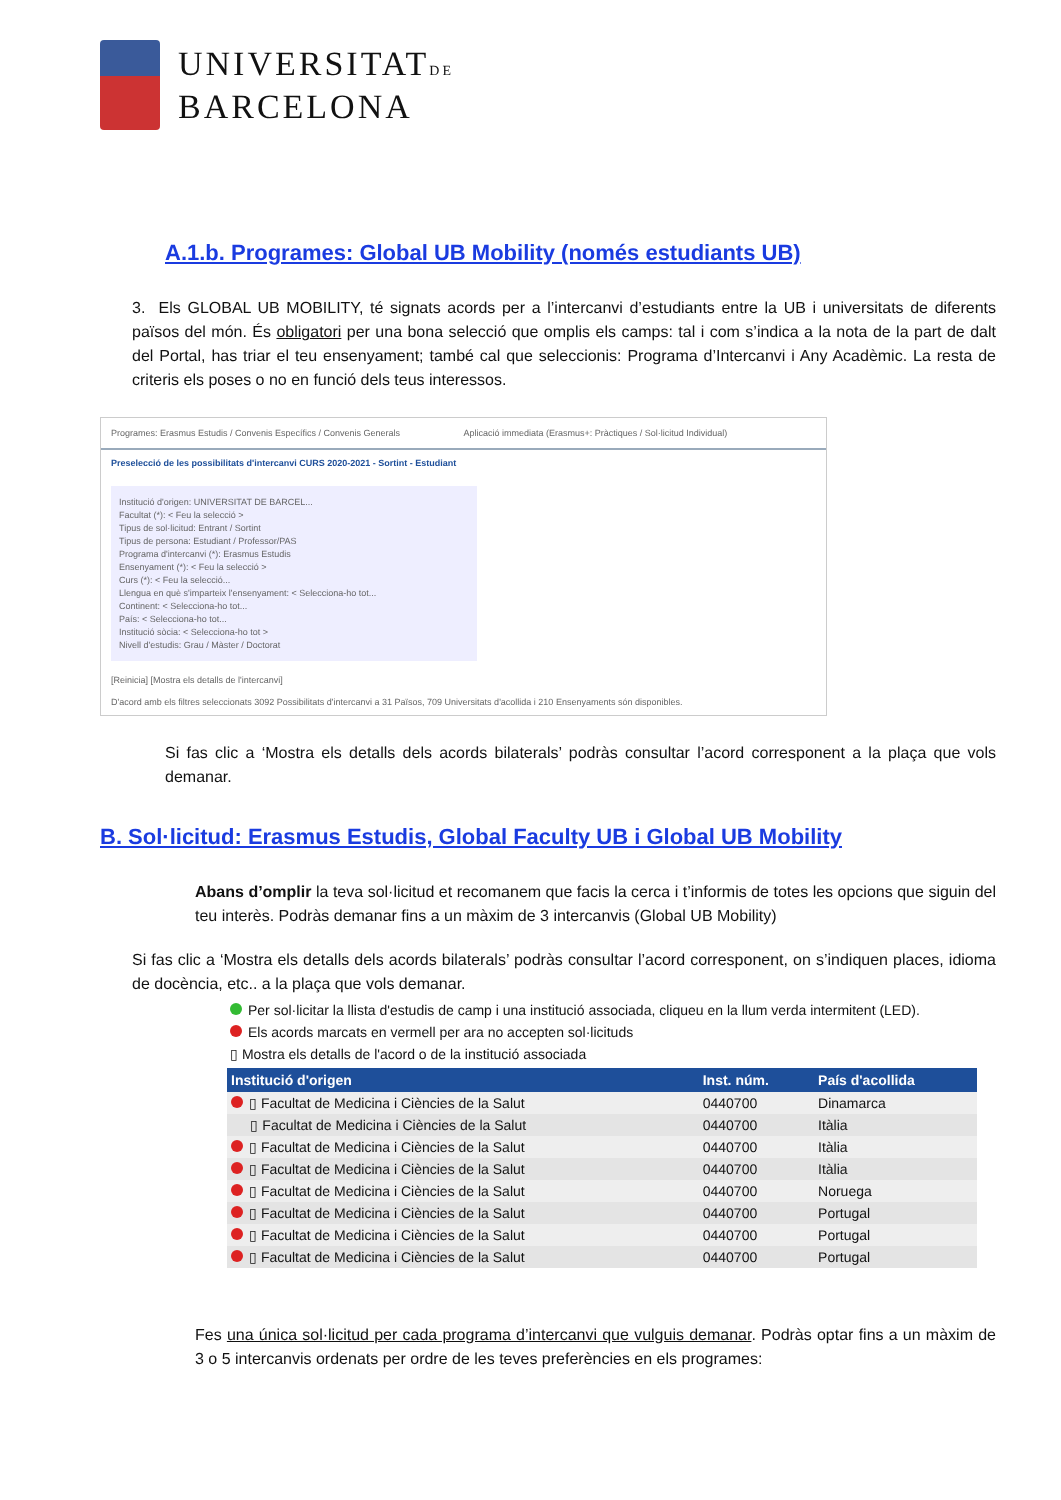UNIVERSITATDE
BARCELONA
A.1.b. Programes: Global UB Mobility (només estudiants UB)
3. Els GLOBAL UB MOBILITY, té signats acords per a l’intercanvi d’estudiants entre la UB i universitats de diferents països del món. És obligatori per una bona selecció que omplis els camps: tal i com s’indica a la nota de la part de dalt del Portal, has triar el teu ensenyament; també cal que seleccionis: Programa d’Intercanvi i Any Acadèmic. La resta de criteris els poses o no en funció dels teus interessos.
Programes: Erasmus Estudis / Convenis Específics / Convenis Generals
Aplicació immediata (Erasmus+: Pràctiques / Sol·licitud Individual)
Preselecció de les possibilitats d'intercanvi CURS 2020-2021 - Sortint - Estudiant
Institució d'origen: UNIVERSITAT DE BARCEL...
Facultat (*): < Feu la selecció >
Tipus de sol·licitud: Entrant / Sortint
Tipus de persona: Estudiant / Professor/PAS
Programa d'intercanvi (*): Erasmus Estudis
Ensenyament (*): < Feu la selecció >
Curs (*): < Feu la selecció...
Llengua en què s'imparteix l'ensenyament: < Selecciona-ho tot...
Continent: < Selecciona-ho tot...
País: < Selecciona-ho tot...
Institució sòcia: < Selecciona-ho tot >
Nivell d'estudis: Grau / Màster / Doctorat
[Reinicia] [Mostra els detalls de l'intercanvi]
D'acord amb els filtres seleccionats 3092 Possibilitats d'intercanvi a 31 Països, 709 Universitats d'acollida i 210 Ensenyaments són disponibles.
Si fas clic a ‘Mostra els detalls dels acords bilaterals’ podràs consultar l’acord corresponent a la plaça que vols demanar.
B. Sol·licitud: Erasmus Estudis, Global Faculty UB i Global UB Mobility
Abans d’omplir la teva sol·licitud et recomanem que facis la cerca i t’informis de totes les opcions que siguin del teu interès. Podràs demanar fins a un màxim de 3 intercanvis (Global UB Mobility)
Si fas clic a ‘Mostra els detalls dels acords bilaterals’ podràs consultar l’acord corresponent, on s’indiquen places, idioma de docència, etc.. a la plaça que vols demanar.
Per sol·licitar la llista d'estudis de camp i una institució associada, cliqueu en la llum verda intermitent (LED).
Els acords marcats en vermell per ara no accepten sol·licituds
▯ Mostra els detalls de l'acord o de la institució associada
| Institució d'origen | Inst. núm. | País d'acollida |
| --- | --- | --- |
| ▯ Facultat de Medicina i Ciències de la Salut | 0440700 | Dinamarca |
| ▯ Facultat de Medicina i Ciències de la Salut | 0440700 | Itàlia |
| ▯ Facultat de Medicina i Ciències de la Salut | 0440700 | Itàlia |
| ▯ Facultat de Medicina i Ciències de la Salut | 0440700 | Itàlia |
| ▯ Facultat de Medicina i Ciències de la Salut | 0440700 | Noruega |
| ▯ Facultat de Medicina i Ciències de la Salut | 0440700 | Portugal |
| ▯ Facultat de Medicina i Ciències de la Salut | 0440700 | Portugal |
| ▯ Facultat de Medicina i Ciències de la Salut | 0440700 | Portugal |
Fes una única sol·licitud per cada programa d’intercanvi que vulguis demanar. Podràs optar fins a un màxim de 3 o 5 intercanvis ordenats per ordre de les teves preferències en els programes: